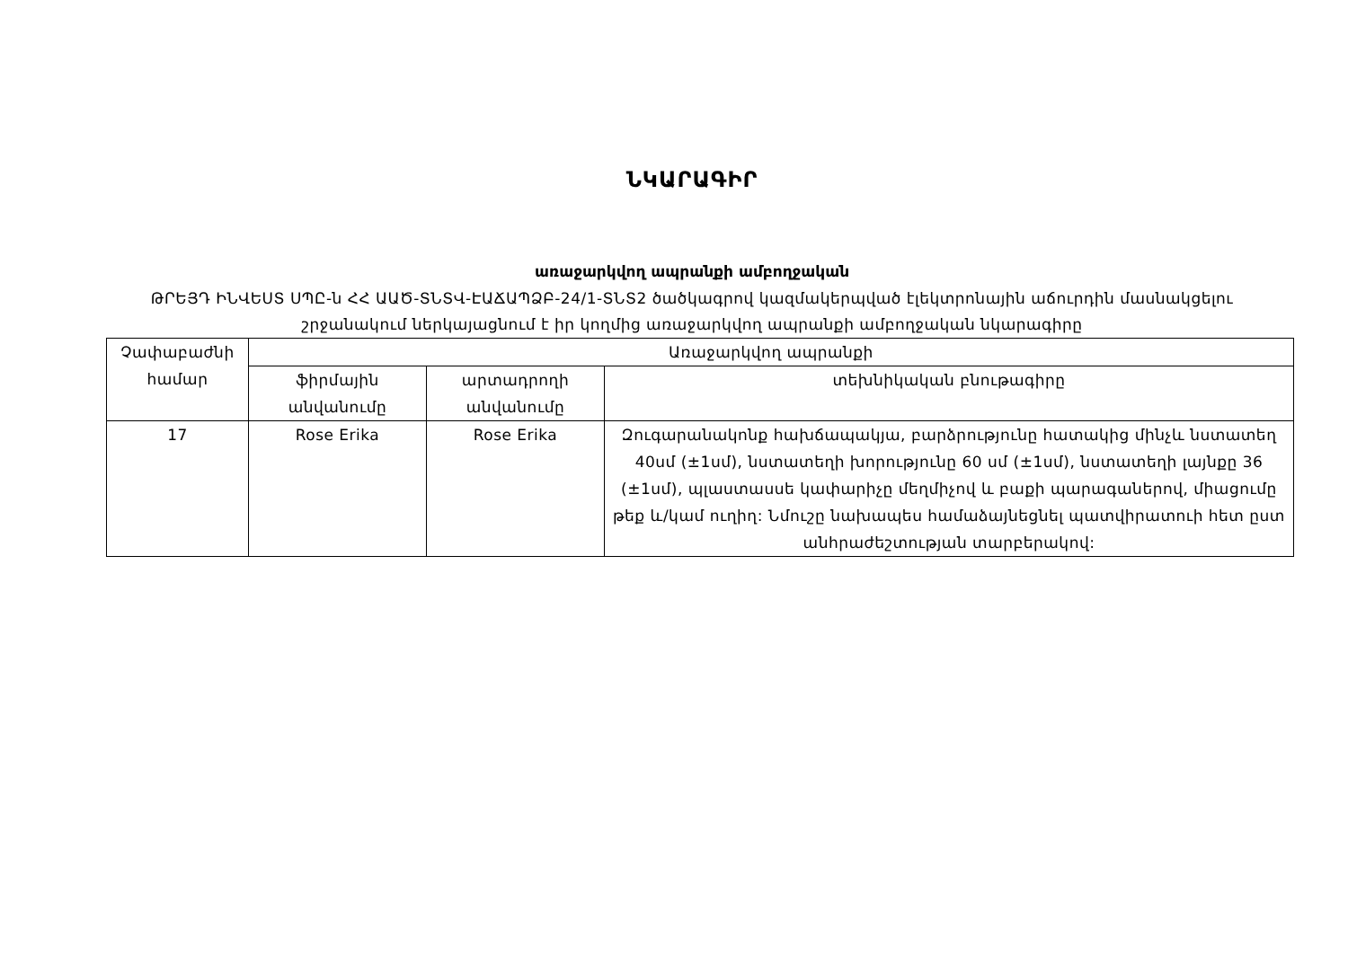ՆԿԱՐԱԳԻՐ
առաջարկվող ապրանքի ամբողջական
ԹՐԵՅԴ ԻՆՎԵՍՏ ՍՊԸ-ն ՀՀ ԱԱԾ-ՏՆՏՎ-ԷԱՃԱՊՁԲ-24/1-ՏՆՏ2 ծածկագրով կազմակերպված էլեկտրոնային աճուրդին մասնակցելու
շրջանակում ներկայացնում է իր կողմից առաջարկվող ապրանքի ամբողջական նկարագիրը
| Չափաբաժնի համար | Առաջարկվող ապրանքի | | |
| --- | --- | --- | --- |
| | ֆիրմային անվանումը | արտադրողի անվանումը | տեխնիկական բնութագիրը |
| 17 | Rose Erika | Rose Erika | Զուգարանակոնք հախճապակյա, բարձրությունը հատակից մինչև նստատեղ 40սմ (±1սմ), նստատեղի խորությունը 60 սմ (±1սմ), նստատեղի լայնքը 36 (±1սմ), պլաստասսե կափարիչը մեղմիչով և բաքի պարագաներով, միացումը թեք և/կամ ուղիղ: Նմուշը նախապես համաձայնեցնել պատվիրատուի հետ ըստ անհրաժեշտության տարբերակով: |